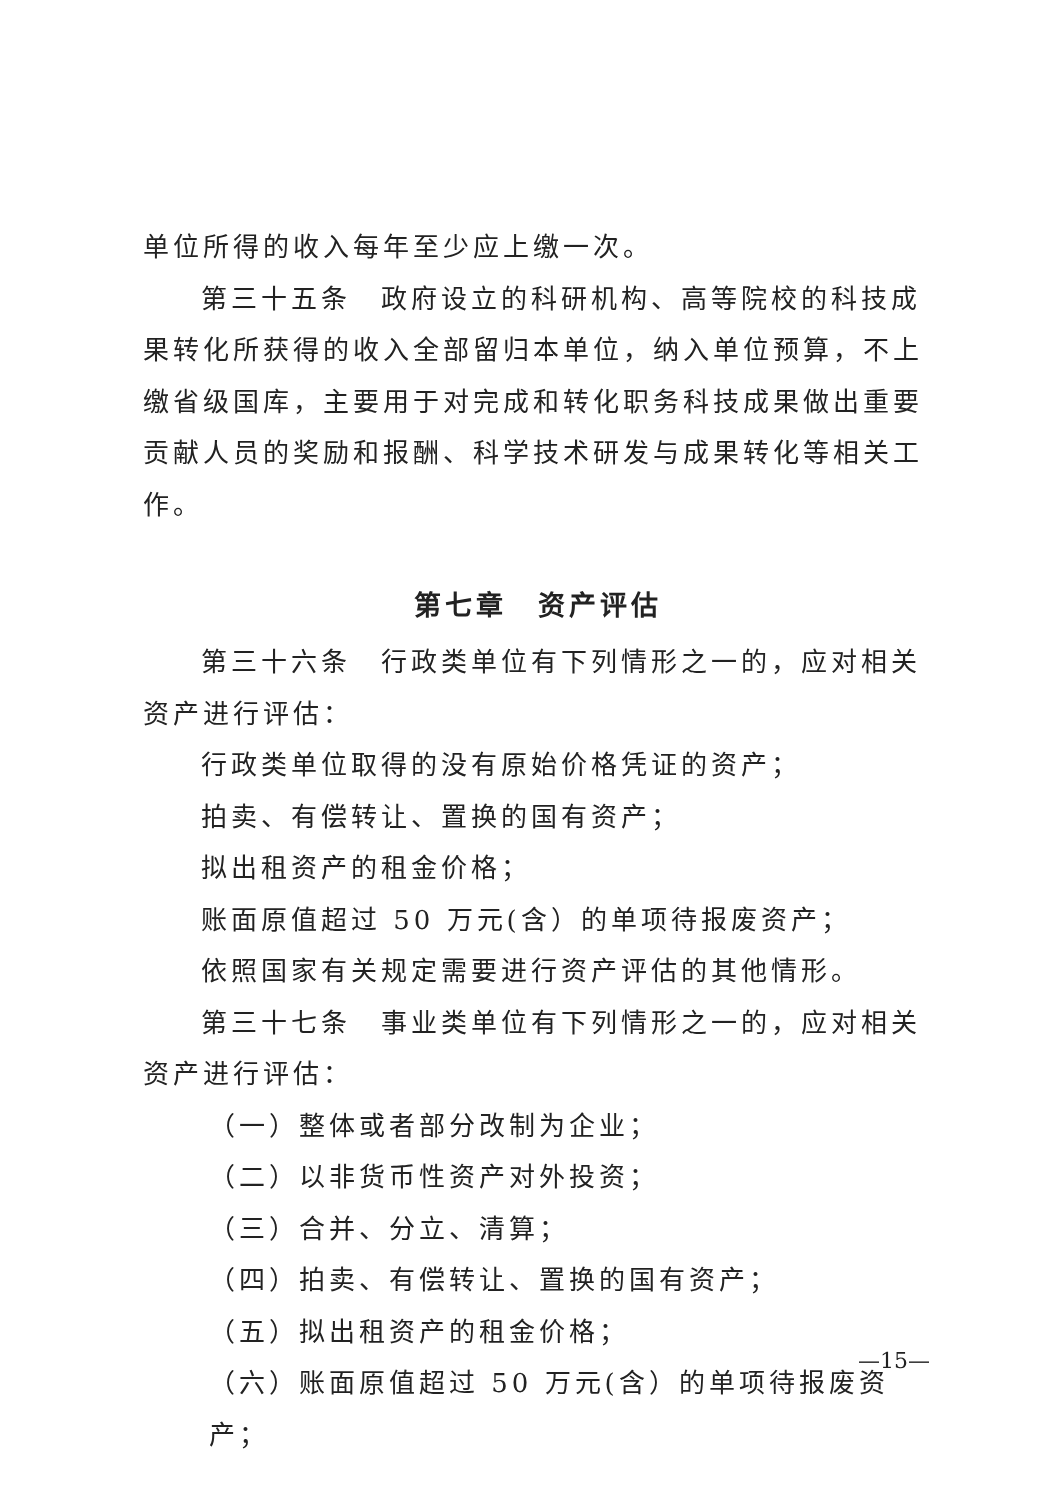单位所得的收入每年至少应上缴一次。
第三十五条　政府设立的科研机构、高等院校的科技成果转化所获得的收入全部留归本单位，纳入单位预算，不上缴省级国库，主要用于对完成和转化职务科技成果做出重要贡献人员的奖励和报酬、科学技术研发与成果转化等相关工作。
第七章　资产评估
第三十六条　行政类单位有下列情形之一的，应对相关资产进行评估：
行政类单位取得的没有原始价格凭证的资产；
拍卖、有偿转让、置换的国有资产；
拟出租资产的租金价格；
账面原值超过 50 万元(含）的单项待报废资产；
依照国家有关规定需要进行资产评估的其他情形。
第三十七条　事业类单位有下列情形之一的，应对相关资产进行评估：
（一）整体或者部分改制为企业；
（二）以非货币性资产对外投资；
（三）合并、分立、清算；
（四）拍卖、有偿转让、置换的国有资产；
（五）拟出租资产的租金价格；
（六）账面原值超过 50 万元(含）的单项待报废资产；
—15—